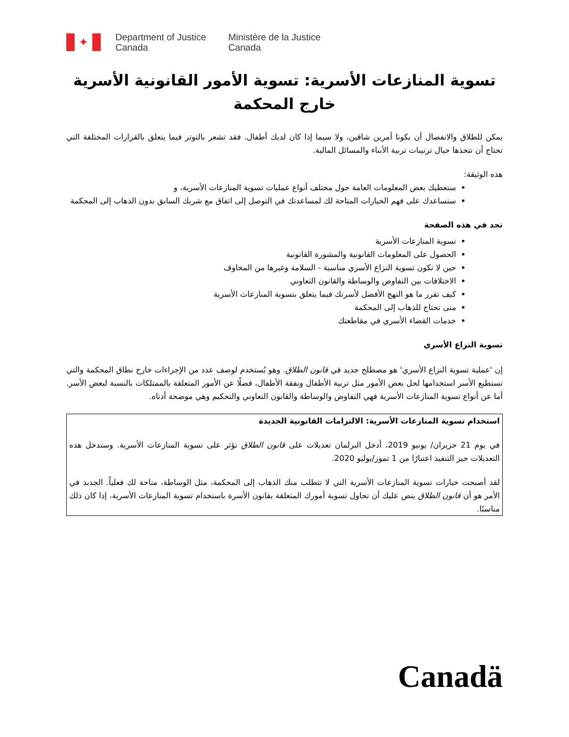✦
Department of Justice
Canada
Ministère de la Justice
Canada
تسوية المنازعات الأسرية: تسوية الأمور القانونية الأسرية خارج المحكمة
يمكن للطلاق والانفصال أن يكونا أمرين شاقين، ولا سيما إذا كان لديك أطفال. فقد تشعر بالتوتر فيما يتعلق بالقرارات المختلفة التي تحتاج أن تتخذها حيال ترتيبات تربية الأبناء والمسائل المالية.
هذه الوثيقة:
ستعطيك بعض المعلومات العامة حول مختلف أنواع عمليات تسوية المنازعات الأسرية، و
ستساعدك على فهم الخيارات المتاحة لك لمساعدتك في التوصل إلى اتفاق مع شريك السابق بدون الذهاب إلى المحكمة
تجد في هذه الصفحة
تسوية المنازعات الأسرية
الحصول على المعلومات القانونية والمشورة القانونية
حين لا تكون تسوية النزاع الأسري مناسبة - السلامة وغيرها من المخاوف
الاختلافات بين التفاوض والوساطة والقانون التعاوني
كيف تقرر ما هو النهج الأفضل لأسرتك فيما يتعلق بتسوية المنازعات الأسرية
متى تحتاج للذهاب إلى المحكمة
خدمات القضاء الأسري في مقاطعتك
تسوية النزاع الأسري
إن 'عملية تسوية النزاع الأسري' هو مصطلح جديد في قانون الطلاق. وهو يُستخدم لوصف عدد من الإجراءات خارج نطاق المحكمة والتي تستطيع الأسر استخدامها لحل بعض الأمور مثل تربية الأطفال ونفقة الأطفال، فضلًا عن الأمور المتعلقة بالممتلكات بالنسبة لبعض الأسر. أما عن أنواع تسوية المنازعات الأسرية فهي التفاوض والوساطة والقانون التعاوني والتحكيم وهي موضحة أدناه.
استخدام تسوية المنازعات الأسرية: الالتزامات القانونية الجديدة
في يوم 21 حزيران/ يونيو 2019، أدخل البرلمان تعديلات على قانون الطلاق تؤثر على تسوية المنازعات الأسرية. وستدخل هذه التعديلات حيز التنفيذ اعتبارًا من 1 تموز/يوليو 2020.
لقد أصبحت خيارات تسوية المنازعات الأسرية التي لا تتطلب منك الذهاب إلى المحكمة، مثل الوساطة، متاحة لك فعلياً. الجديد في الأمر هو أن قانون الطلاق ينص عليك أن تحاول تسوية أمورك المتعلقة بقانون الأسرة باستخدام تسوية المنازعات الأسرية، إذا كان ذلك مناسبًا.
Canadä